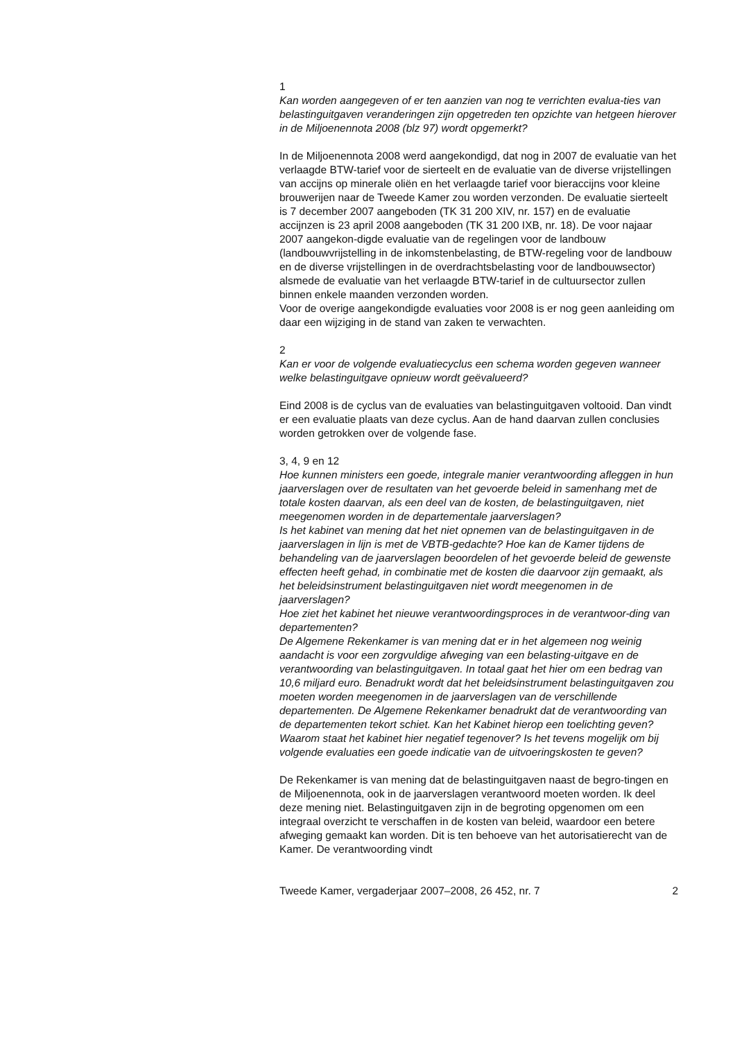1
Kan worden aangegeven of er ten aanzien van nog te verrichten evalua-ties van belastinguitgaven veranderingen zijn opgetreden ten opzichte van hetgeen hierover in de Miljoenennota 2008 (blz 97) wordt opgemerkt?
In de Miljoenennota 2008 werd aangekondigd, dat nog in 2007 de evaluatie van het verlaagde BTW-tarief voor de sierteelt en de evaluatie van de diverse vrijstellingen van accijns op minerale oliën en het verlaagde tarief voor bieraccijns voor kleine brouwerijen naar de Tweede Kamer zou worden verzonden. De evaluatie sierteelt is 7 december 2007 aangeboden (TK 31 200 XIV, nr. 157) en de evaluatie accijnzen is 23 april 2008 aangeboden (TK 31 200 IXB, nr. 18). De voor najaar 2007 aangekon-digde evaluatie van de regelingen voor de landbouw (landbouwvrijstelling in de inkomstenbelasting, de BTW-regeling voor de landbouw en de diverse vrijstellingen in de overdrachtsbelasting voor de landbouwsector) alsmede de evaluatie van het verlaagde BTW-tarief in de cultuursector zullen binnen enkele maanden verzonden worden.
Voor de overige aangekondigde evaluaties voor 2008 is er nog geen aanleiding om daar een wijziging in de stand van zaken te verwachten.
2
Kan er voor de volgende evaluatiecyclus een schema worden gegeven wanneer welke belastinguitgave opnieuw wordt geëvalueerd?
Eind 2008 is de cyclus van de evaluaties van belastinguitgaven voltooid. Dan vindt er een evaluatie plaats van deze cyclus. Aan de hand daarvan zullen conclusies worden getrokken over de volgende fase.
3, 4, 9 en 12
Hoe kunnen ministers een goede, integrale manier verantwoording afleggen in hun jaarverslagen over de resultaten van het gevoerde beleid in samenhang met de totale kosten daarvan, als een deel van de kosten, de belastinguitgaven, niet meegenomen worden in de departementale jaarverslagen?
Is het kabinet van mening dat het niet opnemen van de belastinguitgaven in de jaarverslagen in lijn is met de VBTB-gedachte? Hoe kan de Kamer tijdens de behandeling van de jaarverslagen beoordelen of het gevoerde beleid de gewenste effecten heeft gehad, in combinatie met de kosten die daarvoor zijn gemaakt, als het beleidsinstrument belastinguitgaven niet wordt meegenomen in de jaarverslagen?
Hoe ziet het kabinet het nieuwe verantwoordingsproces in de verantwoor-ding van departementen?
De Algemene Rekenkamer is van mening dat er in het algemeen nog weinig aandacht is voor een zorgvuldige afweging van een belasting-uitgave en de verantwoording van belastinguitgaven. In totaal gaat het hier om een bedrag van 10,6 miljard euro. Benadrukt wordt dat het beleidsinstrument belastinguitgaven zou moeten worden meegenomen in de jaarverslagen van de verschillende departementen. De Algemene Rekenkamer benadrukt dat de verantwoording van de departementen tekort schiet. Kan het Kabinet hierop een toelichting geven? Waarom staat het kabinet hier negatief tegenover? Is het tevens mogelijk om bij volgende evaluaties een goede indicatie van de uitvoeringskosten te geven?
De Rekenkamer is van mening dat de belastinguitgaven naast de begro-tingen en de Miljoenennota, ook in de jaarverslagen verantwoord moeten worden. Ik deel deze mening niet. Belastinguitgaven zijn in de begroting opgenomen om een integraal overzicht te verschaffen in de kosten van beleid, waardoor een betere afweging gemaakt kan worden. Dit is ten behoeve van het autorisatierecht van de Kamer. De verantwoording vindt
Tweede Kamer, vergaderjaar 2007–2008, 26 452, nr. 7 2